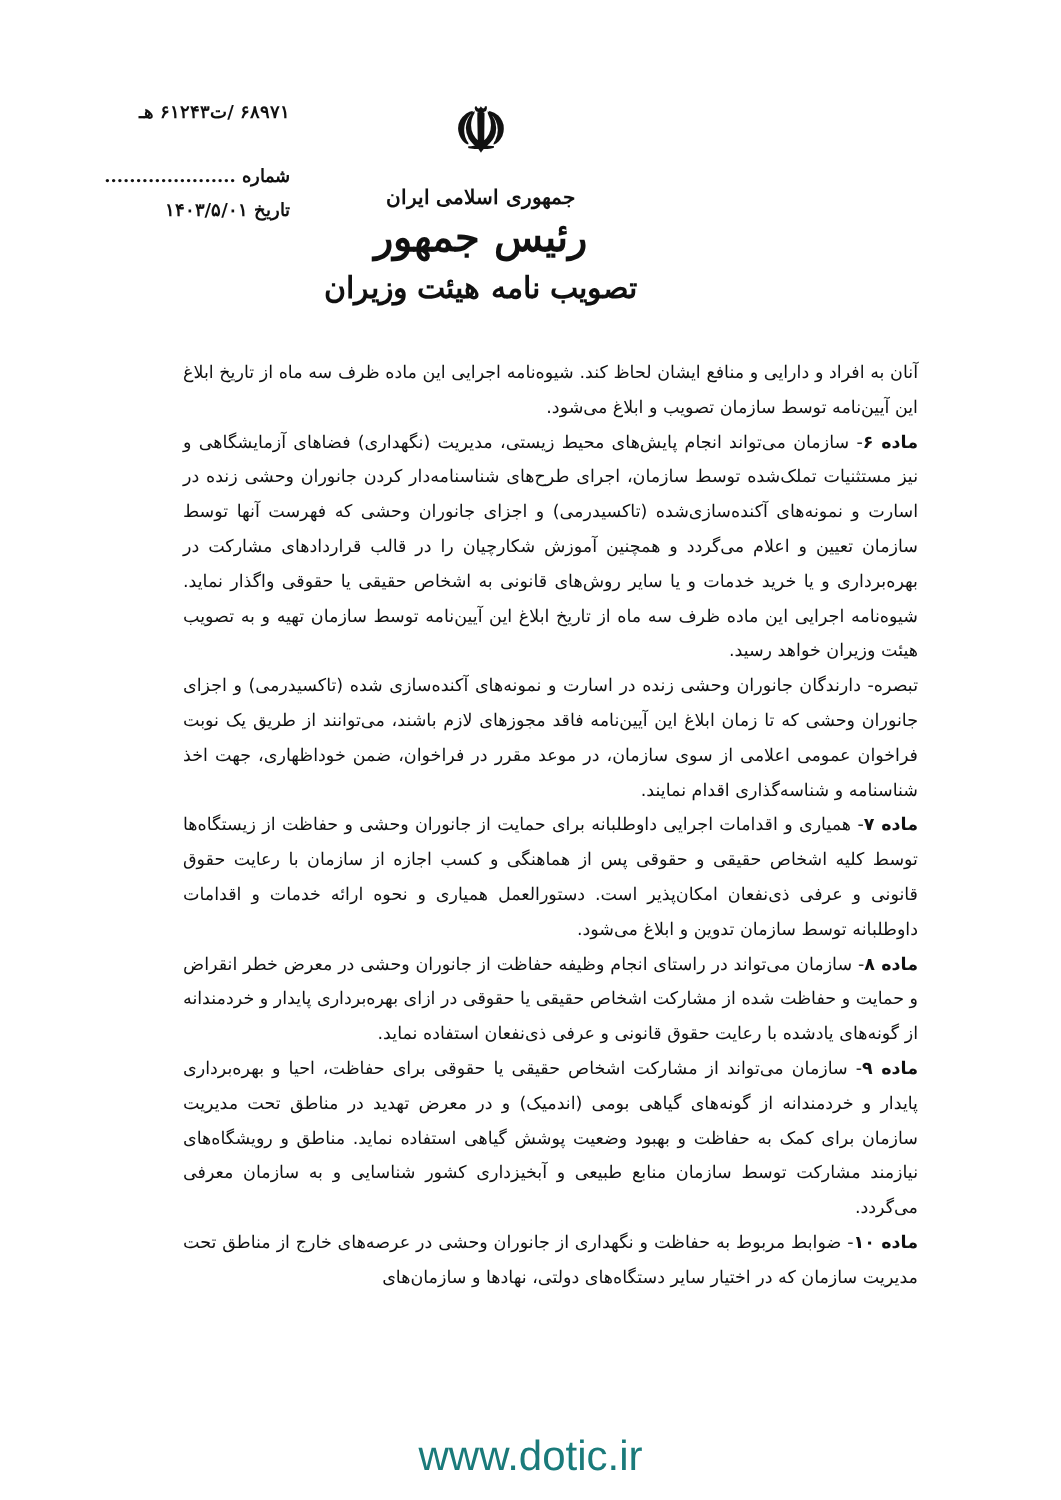۶۸۹۷۱ /ت۶۱۲۴۳ هـ
شماره .....................
تاریخ ۱۴۰۳/۵/۰۱
☫
جمهوری اسلامی ایران
رئیس جمهور
تصویب نامه هیئت وزیران
آنان به افراد و دارایی و منافع ایشان لحاظ کند. شیوه‌نامه اجرایی این ماده ظرف سه ماه از تاریخ ابلاغ این آیین‌نامه توسط سازمان تصویب و ابلاغ می‌شود.
ماده ۶- سازمان می‌تواند انجام پایش‌های محیط زیستی، مدیریت (نگهداری) فضاهای آزمایشگاهی و نیز مستثنیات تملک‌شده توسط سازمان، اجرای طرح‌های شناسنامه‌دار کردن جانوران وحشی زنده در اسارت و نمونه‌های آکنده‌سازی‌شده (تاکسیدرمی) و اجزای جانوران وحشی که فهرست آنها توسط سازمان تعیین و اعلام می‌گردد و همچنین آموزش شکارچیان را در قالب قراردادهای مشارکت در بهره‌برداری و یا خرید خدمات و یا سایر روش‌های قانونی به اشخاص حقیقی یا حقوقی واگذار نماید. شیوه‌نامه اجرایی این ماده ظرف سه ماه از تاریخ ابلاغ این آیین‌نامه توسط سازمان تهیه و به تصویب هیئت وزیران خواهد رسید.
تبصره- دارندگان جانوران وحشی زنده در اسارت و نمونه‌های آکنده‌سازی شده (تاکسیدرمی) و اجزای جانوران وحشی که تا زمان ابلاغ این آیین‌نامه فاقد مجوزهای لازم باشند، می‌توانند از طریق یک نوبت فراخوان عمومی اعلامی از سوی سازمان، در موعد مقرر در فراخوان، ضمن خوداظهاری، جهت اخذ شناسنامه و شناسه‌گذاری اقدام نمایند.
ماده ۷- همیاری و اقدامات اجرایی داوطلبانه برای حمایت از جانوران وحشی و حفاظت از زیستگاه‌ها توسط کلیه اشخاص حقیقی و حقوقی پس از هماهنگی و کسب اجازه از سازمان با رعایت حقوق قانونی و عرفی ذی‌نفعان امکان‌پذیر است. دستورالعمل همیاری و نحوه ارائه خدمات و اقدامات داوطلبانه توسط سازمان تدوین و ابلاغ می‌شود.
ماده ۸- سازمان می‌تواند در راستای انجام وظیفه حفاظت از جانوران وحشی در معرض خطر انقراض و حمایت و حفاظت شده از مشارکت اشخاص حقیقی یا حقوقی در ازای بهره‌برداری پایدار و خردمندانه از گونه‌های یادشده با رعایت حقوق قانونی و عرفی ذی‌نفعان استفاده نماید.
ماده ۹- سازمان می‌تواند از مشارکت اشخاص حقیقی یا حقوقی برای حفاظت، احیا و بهره‌برداری پایدار و خردمندانه از گونه‌های گیاهی بومی (اندمیک) و در معرض تهدید در مناطق تحت مدیریت سازمان برای کمک به حفاظت و بهبود وضعیت پوشش گیاهی استفاده نماید. مناطق و رویشگاه‌های نیازمند مشارکت توسط سازمان منابع طبیعی و آبخیزداری کشور شناسایی و به سازمان معرفی می‌گردد.
ماده ۱۰- ضوابط مربوط به حفاظت و نگهداری از جانوران وحشی در عرصه‌های خارج از مناطق تحت مدیریت سازمان که در اختیار سایر دستگاه‌های دولتی، نهادها و سازمان‌های
www.dotic.ir